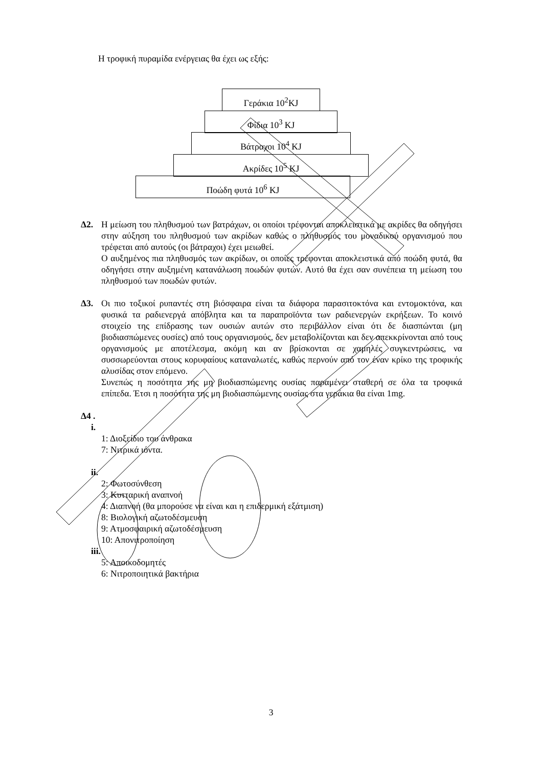Η τροφική πυραμίδα ενέργειας θα έχει ως εξής:
Γεράκια 10<sup>2</sup>KJ
Φίδια 10<sup>3</sup> KJ
Βάτραχοι 10<sup>4</sup> KJ
Ακρίδες 10<sup>5</sup> KJ
Ποώδη φυτά 10<sup>6</sup> KJ
Δ2. Η μείωση του πληθυσμού των βατράχων, οι οποίοι τρέφονται αποκλειστικά με ακρίδες θα οδηγήσει στην αύξηση του πληθυσμού των ακρίδων καθώς ο πληθυσμός του μοναδικού οργανισμού που τρέφεται από αυτούς (οι βάτραχοι) έχει μειωθεί.
Ο αυξημένος πια πληθυσμός των ακρίδων, οι οποίες τρέφονται αποκλειστικά από ποώδη φυτά, θα οδηγήσει στην αυξημένη κατανάλωση ποωδών φυτών. Αυτό θα έχει σαν συνέπεια τη μείωση του πληθυσμού των ποωδών φυτών.
Δ3. Οι πιο τοξικοί ρυπαντές στη βιόσφαιρα είναι τα διάφορα παρασιτοκτόνα και εντομοκτόνα, και φυσικά τα ραδιενεργά απόβλητα και τα παραπροϊόντα των ραδιενεργών εκρήξεων. Το κοινό στοιχείο της επίδρασης των ουσιών αυτών στο περιβάλλον είναι ότι δε διασπώνται (μη βιοδιασπώμενες ουσίες) από τους οργανισμούς, δεν μεταβολίζονται και δεν απεκκρίνονται από τους οργανισμούς με αποτέλεσμα, ακόμη και αν βρίσκονται σε χαμηλές συγκεντρώσεις, να συσσωρεύονται στους κορυφαίους καταναλωτές, καθώς περνούν από τον έναν κρίκο της τροφικής αλυσίδας στον επόμενο.
Συνεπώς η ποσότητα της μη βιοδιασπώμενης ουσίας παραμένει σταθερή σε όλα τα τροφικά επίπεδα. Έτσι η ποσότητα της μη βιοδιασπώμενης ουσίας στα γεράκια θα είναι 1mg.
Δ4 .
i.
1: Διοξείδιο του άνθρακα
7: Νιτρικά ιόντα.
ii.
2: Φωτοσύνθεση
3: Κυτταρική αναπνοή
4: Διαπνοή (θα μπορούσε να είναι και η επιδερμική εξάτμιση)
8: Βιολογική αζωτοδέσμευση
9: Ατμοσφαιρική αζωτοδέσμευση
10: Απονιτροποίηση
iii.
5: Αποικοδομητές
6: Νιτροποιητικά βακτήρια
3